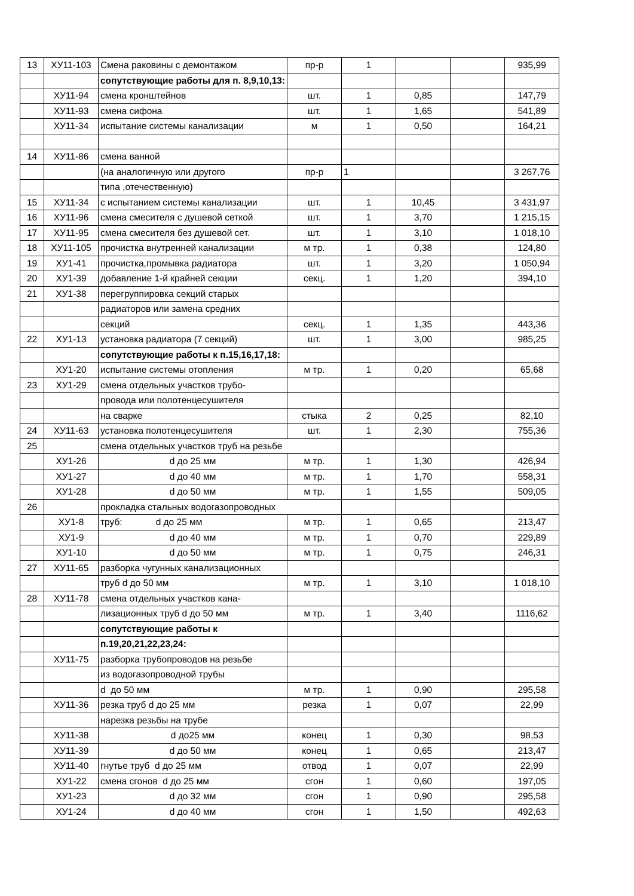| 13 | ХУ11-103 | Смена раковины с демонтажом | пр-р | 1 | | | 935,99 |
| | | сопутствующие работы для п. 8,9,10,13: | | | | | |
| | ХУ11-94 | смена кронштейнов | шт. | 1 | 0,85 | | 147,79 |
| | ХУ11-93 | смена сифона | шт. | 1 | 1,65 | | 541,89 |
| | ХУ11-34 | испытание системы канализации | м | 1 | 0,50 | | 164,21 |
| 14 | ХУ11-86 | смена ванной | | | | | |
| | | (на аналогичную или другого | пр-р | 1 | | | 3 267,76 |
| | | типа ,отечественную) | | | | | |
| 15 | ХУ11-34 | с испытанием системы канализации | шт. | 1 | 10,45 | | 3 431,97 |
| 16 | ХУ11-96 | смена смесителя с душевой сеткой | шт. | 1 | 3,70 | | 1 215,15 |
| 17 | ХУ11-95 | смена смесителя без душевой сет. | шт. | 1 | 3,10 | | 1 018,10 |
| 18 | ХУ11-105 | прочистка внутренней канализации | м тр. | 1 | 0,38 | | 124,80 |
| 19 | ХУ1-41 | прочистка,промывка радиатора | шт. | 1 | 3,20 | | 1 050,94 |
| 20 | ХУ1-39 | добавление 1-й крайней секции | секц. | 1 | 1,20 | | 394,10 |
| 21 | ХУ1-38 | перегруппировка секций старых | | | | | |
| | | радиаторов или замена средних | | | | | |
| | | секций | секц. | 1 | 1,35 | | 443,36 |
| 22 | ХУ1-13 | установка радиатора (7 секций) | шт. | 1 | 3,00 | | 985,25 |
| | | сопутствующие работы к п.15,16,17,18: | | | | | |
| | ХУ1-20 | испытание системы отопления | м тр. | 1 | 0,20 | | 65,68 |
| 23 | ХУ1-29 | смена отдельных участков трубо- | | | | | |
| | | провода или полотенцесушителя | | | | | |
| | | на сварке | стыка | 2 | 0,25 | | 82,10 |
| 24 | ХУ11-63 | установка полотенцесушителя | шт. | 1 | 2,30 | | 755,36 |
| 25 | | смена отдельных участков труб на резьбе | | | | | |
| | ХУ1-26 | d до 25 мм | м тр. | 1 | 1,30 | | 426,94 |
| | ХУ1-27 | d до 40 мм | м тр. | 1 | 1,70 | | 558,31 |
| | ХУ1-28 | d до 50 мм | м тр. | 1 | 1,55 | | 509,05 |
| 26 | | прокладка стальных водогазопроводных | | | | | |
| | ХУ1-8 | труб: d до 25 мм | м тр. | 1 | 0,65 | | 213,47 |
| | ХУ1-9 | d до 40 мм | м тр. | 1 | 0,70 | | 229,89 |
| | ХУ1-10 | d до 50 мм | м тр. | 1 | 0,75 | | 246,31 |
| 27 | ХУ11-65 | разборка чугунных канализационных | | | | | |
| | | труб d до 50 мм | м тр. | 1 | 3,10 | | 1 018,10 |
| 28 | ХУ11-78 | смена отдельных участков кана- | | | | | |
| | | лизационных труб d до 50 мм | м тр. | 1 | 3,40 | | 1116,62 |
| | | сопутствующие работы к | | | | | |
| | | п.19,20,21,22,23,24: | | | | | |
| | ХУ11-75 | разборка трубопроводов на резьбе | | | | | |
| | | из водогазопроводной трубы | | | | | |
| | | d до 50 мм | м тр. | 1 | 0,90 | | 295,58 |
| | ХУ11-36 | резка труб d до 25 мм | резка | 1 | 0,07 | | 22,99 |
| | | нарезка резьбы на трубе | | | | | |
| | ХУ11-38 | d до25 мм | конец | 1 | 0,30 | | 98,53 |
| | ХУ11-39 | d до 50 мм | конец | 1 | 0,65 | | 213,47 |
| | ХУ11-40 | гнутье труб d до 25 мм | отвод | 1 | 0,07 | | 22,99 |
| | ХУ1-22 | смена сгонов d до 25 мм | сгон | 1 | 0,60 | | 197,05 |
| | ХУ1-23 | d до 32 мм | сгон | 1 | 0,90 | | 295,58 |
| | ХУ1-24 | d до 40 мм | сгон | 1 | 1,50 | | 492,63 |